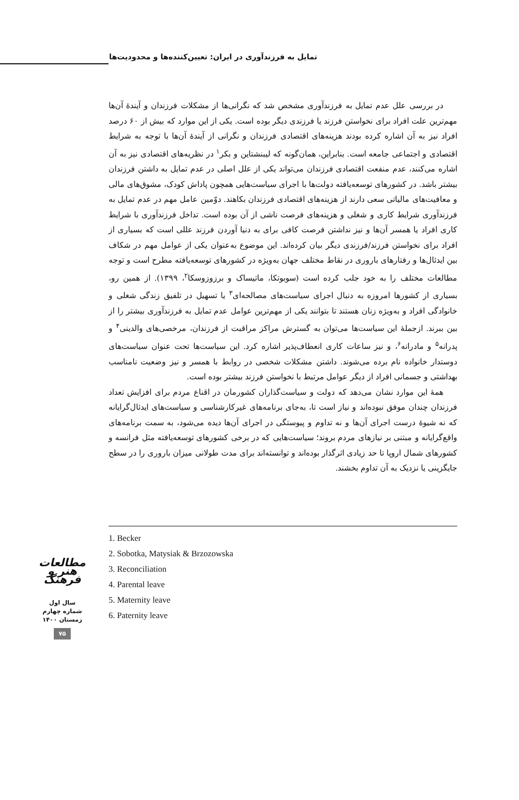تمایل به فرزندآوری در ایران: تعیین‌کننده‌ها و محدودیت‌ها
در بررسی علل عدم تمایل به فرزندآوری مشخص شد که نگرانی‌ها از مشکلات فرزندان و آیندهٔ آن‌ها مهم‌ترین علت افراد برای نخواستن فرزند یا فرزندی دیگر بوده است. یکی از این موارد که بیش از ۶۰ درصد افراد نیز به آن اشاره کرده بودند هزینه‌های اقتصادی فرزندان و نگرانی از آیندهٔ آن‌ها با توجه به شرایط اقتصادی و اجتماعی جامعه است. بنابراین، همان‌گونه که لیبنشتاین و بکر<sup>۱</sup> در نظریه‌های اقتصادی نیز به آن اشاره می‌کنند، عدم منفعت اقتصادی فرزندان می‌تواند یکی از علل اصلی در عدم تمایل به داشتن فرزندان بیشتر باشد. در کشورهای توسعه‌یافته دولت‌ها با اجرای سیاست‌هایی همچون پاداش کودک، مشوق‌های مالی و معافیت‌های مالیاتی سعی دارند از هزینه‌های اقتصادی فرزندان بکاهند. دوّمین عامل مهم در عدم تمایل به فرزندآوری شرایط کاری و شغلی و هزینه‌های فرصت ناشی از آن بوده است. تداخل فرزندآوری با شرایط کاری افراد یا همسر آن‌ها و نیز نداشتن فرصت کافی برای به دنیا آوردن فرزند عللی است که بسیاری از افراد برای نخواستن فرزند/فرزندی دیگر بیان کرده‌اند. این موضوع به‌عنوان یکی از عوامل مهم در شکاف بین ایدئال‌ها و رفتارهای باروری در نقاط مختلف جهان به‌ویژه در کشورهای توسعه‌یافته مطرح است و توجه مطالعات مختلف را به خود جلب کرده است (سوبوتکا، ماتیساک و برزوزوسکا<sup>۲</sup>، ۱۳۹۹). از همین رو، بسیاری از کشورها امروزه به دنبال اجرای سیاست‌های مصالحه‌ای<sup>۳</sup> یا تسهیل در تلفیق زندگی شغلی و خانوادگی افراد و به‌ویژه زنان هستند تا بتوانند یکی از مهم‌ترین عوامل عدم تمایل به فرزندآوری بیشتر را از بین ببرند. ازجملهٔ این سیاست‌ها می‌توان به گسترش مراکز مراقبت از فرزندان، مرخصی‌های والدینی<sup>۴</sup> و پدرانه<sup>۵</sup> و مادرانه<sup>۶</sup>، و نیز ساعات کاری انعطاف‌پذیر اشاره کرد. این سیاست‌ها تحت عنوان سیاست‌های دوستدار خانواده نام برده می‌شوند. داشتن مشکلات شخصی در روابط با همسر و نیز وضعیت نامناسب بهداشتی و جسمانی افراد از دیگر عوامل مرتبط با نخواستن فرزند بیشتر بوده است.
همهٔ این موارد نشان می‌دهد که دولت و سیاست‌گذاران کشورمان در اقناع مردم برای افزایش تعداد فرزندان چندان موفق نبوده‌اند و نیاز است تا، به‌جای برنامه‌های غیرکارشناسی و سیاست‌های ایدئال‌گرایانه که نه شیوهٔ درست اجرای آن‌ها و نه تداوم و پیوستگی در اجرای آن‌ها دیده می‌شود، به سمت برنامه‌های واقع‌گرایانه و مبتنی بر نیازهای مردم بروند؛ سیاست‌هایی که در برخی کشورهای توسعه‌یافته مثل فرانسه و کشورهای شمال اروپا تا حد زیادی اثرگذار بوده‌اند و توانسته‌اند برای مدت طولانی میزان باروری را در سطح جایگزینی یا نزدیک به آن تداوم بخشند.
1. Becker
2. Sobotka, Matysiak & Brzozowska
3. Reconciliation
4. Parental leave
5. Maternity leave
6. Paternity leave
مطالعات هنر و فرهنگ
سال اول
شماره چهارم
زمستان ۱۴۰۰
۷۵